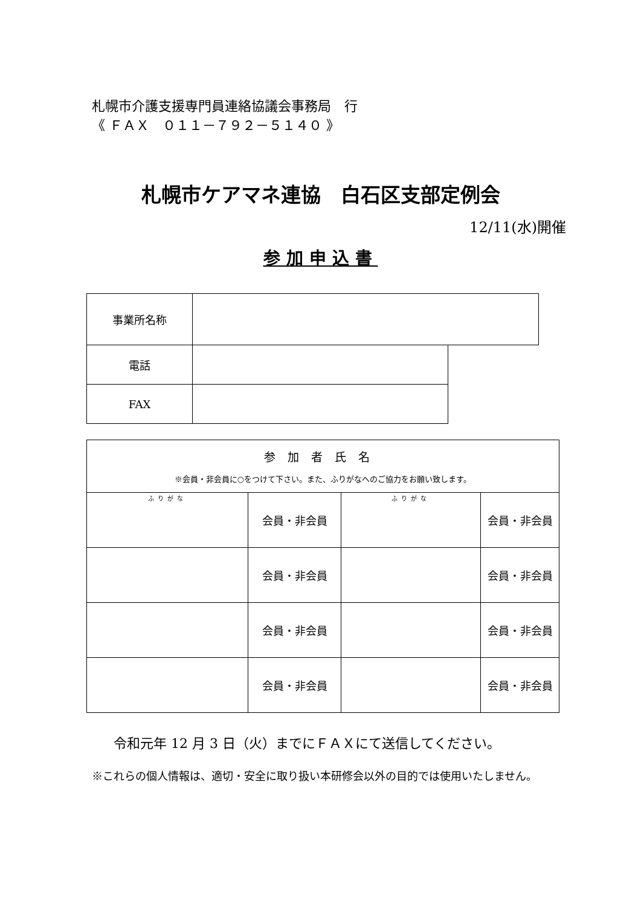札幌市介護支援専門員連絡協議会事務局　行
《 ＦＡＸ　０１１－７９２－５１４０ 》
札幌市ケアマネ連協　白石区支部定例会
12/11(水)開催
参加申込書
| 事業所名称 | | |
| 電話 | | |
| FAX | | |
| 参加者氏名 ※会員・非会員に○をつけて下さい。また、ふりがなへのご協力をお願い致します。 | | | |
| ふりがな | 会員・非会員 | ふりがな | 会員・非会員 |
| | 会員・非会員 | | 会員・非会員 |
| | 会員・非会員 | | 会員・非会員 |
| | 会員・非会員 | | 会員・非会員 |
令和元年 12 月 3 日（火）までにＦＡＸにて送信してください。
※これらの個人情報は、適切・安全に取り扱い本研修会以外の目的では使用いたしません。